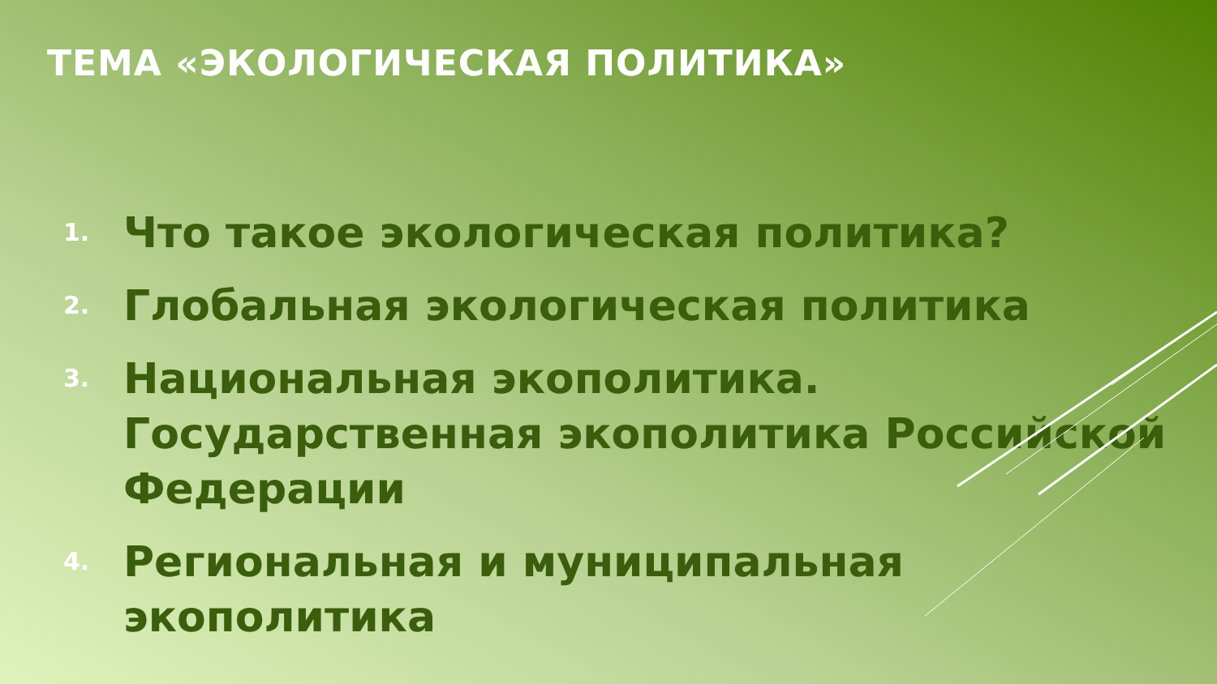ТЕМА «ЭКОЛОГИЧЕСКАЯ ПОЛИТИКА»
1. Что такое экологическая политика?
2. Глобальная экологическая политика
3. Национальная экополитика. Государственная экополитика Российской Федерации
4. Региональная и муниципальная экополитика